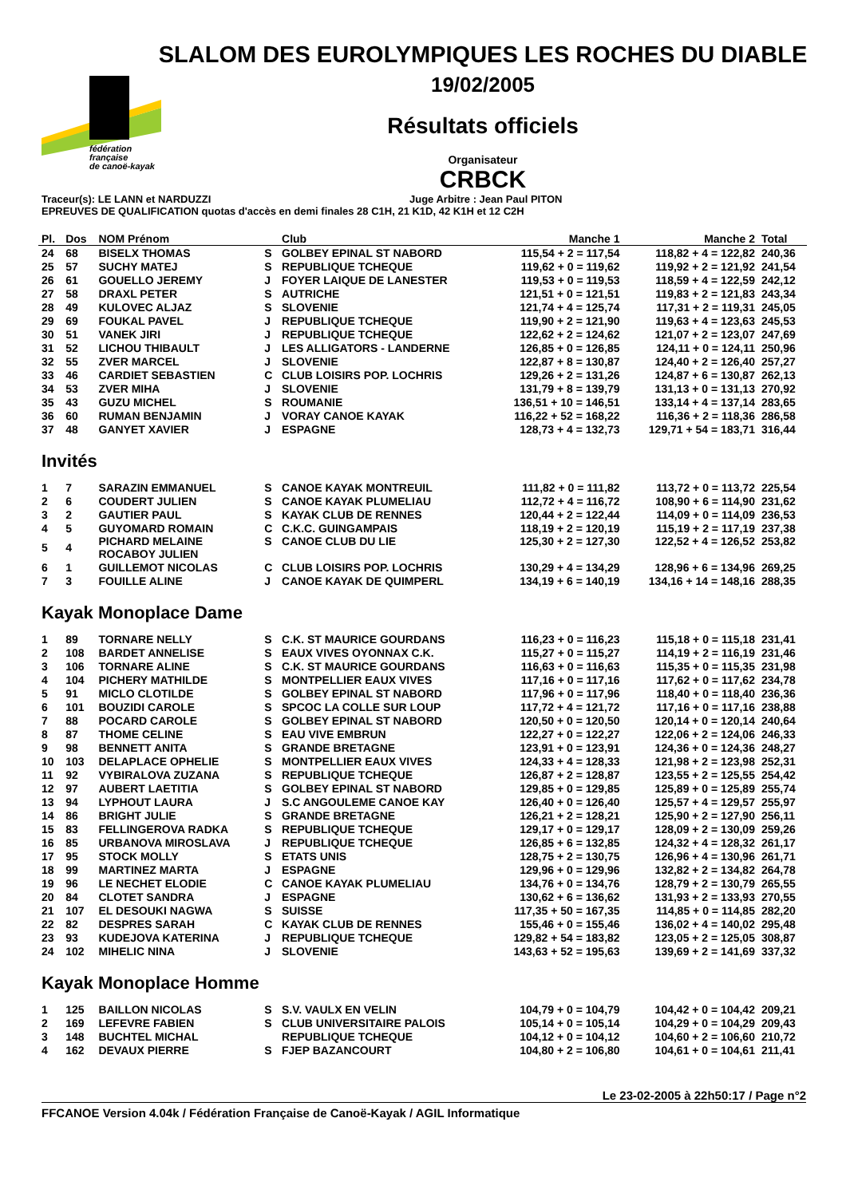fédération
française
de canoë-kayak
SLALOM DES EUROLYMPIQUES LES ROCHES DU DIABLE
19/02/2005
Résultats officiels
Organisateur
CRBCK
Traceur(s): LE LANN et NARDUZZI Juge Arbitre : Jean Paul PITON
EPREUVES DE QUALIFICATION quotas d'accès en demi finales 28 C1H, 21 K1D, 42 K1H et 12 C2H
| Pl. | Dos | NOM Prénom | | Club | Manche 1 | Manche 2 | Total |
| --- | --- | --- | --- | --- | --- | --- | --- |
| 24 | 68 | BISELX THOMAS | S | GOLBEY EPINAL ST NABORD | 115,54 + 2 = 117,54 | 118,82 + 4 = 122,82 | 240,36 |
| 25 | 57 | SUCHY MATEJ | S | REPUBLIQUE TCHEQUE | 119,62 + 0 = 119,62 | 119,92 + 2 = 121,92 | 241,54 |
| 26 | 61 | GOUELLO JEREMY | J | FOYER LAIQUE DE LANESTER | 119,53 + 0 = 119,53 | 118,59 + 4 = 122,59 | 242,12 |
| 27 | 58 | DRAXL PETER | S | AUTRICHE | 121,51 + 0 = 121,51 | 119,83 + 2 = 121,83 | 243,34 |
| 28 | 49 | KULOVEC ALJAZ | S | SLOVENIE | 121,74 + 4 = 125,74 | 117,31 + 2 = 119,31 | 245,05 |
| 29 | 69 | FOUKAL PAVEL | J | REPUBLIQUE TCHEQUE | 119,90 + 2 = 121,90 | 119,63 + 4 = 123,63 | 245,53 |
| 30 | 51 | VANEK JIRI | J | REPUBLIQUE TCHEQUE | 122,62 + 2 = 124,62 | 121,07 + 2 = 123,07 | 247,69 |
| 31 | 52 | LICHOU THIBAULT | J | LES ALLIGATORS - LANDERNE | 126,85 + 0 = 126,85 | 124,11 + 0 = 124,11 | 250,96 |
| 32 | 55 | ZVER MARCEL | J | SLOVENIE | 122,87 + 8 = 130,87 | 124,40 + 2 = 126,40 | 257,27 |
| 33 | 46 | CARDIET SEBASTIEN | C | CLUB LOISIRS POP. LOCHRIS | 129,26 + 2 = 131,26 | 124,87 + 6 = 130,87 | 262,13 |
| 34 | 53 | ZVER MIHA | J | SLOVENIE | 131,79 + 8 = 139,79 | 131,13 + 0 = 131,13 | 270,92 |
| 35 | 43 | GUZU MICHEL | S | ROUMANIE | 136,51 + 10 = 146,51 | 133,14 + 4 = 137,14 | 283,65 |
| 36 | 60 | RUMAN BENJAMIN | J | VORAY CANOE KAYAK | 116,22 + 52 = 168,22 | 116,36 + 2 = 118,36 | 286,58 |
| 37 | 48 | GANYET XAVIER | J | ESPAGNE | 128,73 + 4 = 132,73 | 129,71 + 54 = 183,71 | 316,44 |
| Invités | | | | | | | |
| 1 | 7 | SARAZIN EMMANUEL | S | CANOE KAYAK MONTREUIL | 111,82 + 0 = 111,82 | 113,72 + 0 = 113,72 | 225,54 |
| 2 | 6 | COUDERT JULIEN | S | CANOE KAYAK PLUMELIAU | 112,72 + 4 = 116,72 | 108,90 + 6 = 114,90 | 231,62 |
| 3 | 2 | GAUTIER PAUL | S | KAYAK CLUB DE RENNES | 120,44 + 2 = 122,44 | 114,09 + 0 = 114,09 | 236,53 |
| 4 | 5 | GUYOMARD ROMAIN | C | C.K.C. GUINGAMPAIS | 118,19 + 2 = 120,19 | 115,19 + 2 = 117,19 | 237,38 |
| 5 | 4 | PICHARD MELAINE ROCABOY JULIEN | S | CANOE CLUB DU LIE | 125,30 + 2 = 127,30 | 122,52 + 4 = 126,52 | 253,82 |
| 6 | 1 | GUILLEMOT NICOLAS | C | CLUB LOISIRS POP. LOCHRIS | 130,29 + 4 = 134,29 | 128,96 + 6 = 134,96 | 269,25 |
| 7 | 3 | FOUILLE ALINE | J | CANOE KAYAK DE QUIMPERL | 134,19 + 6 = 140,19 | 134,16 + 14 = 148,16 | 288,35 |
| Kayak Monoplace Dame | | | | | | | |
| 1 | 89 | TORNARE NELLY | S | C.K. ST MAURICE GOURDANS | 116,23 + 0 = 116,23 | 115,18 + 0 = 115,18 | 231,41 |
| 2 | 108 | BARDET ANNELISE | S | EAUX VIVES OYONNAX C.K. | 115,27 + 0 = 115,27 | 114,19 + 2 = 116,19 | 231,46 |
| 3 | 106 | TORNARE ALINE | S | C.K. ST MAURICE GOURDANS | 116,63 + 0 = 116,63 | 115,35 + 0 = 115,35 | 231,98 |
| 4 | 104 | PICHERY MATHILDE | S | MONTPELLIER EAUX VIVES | 117,16 + 0 = 117,16 | 117,62 + 0 = 117,62 | 234,78 |
| 5 | 91 | MICLO CLOTILDE | S | GOLBEY EPINAL ST NABORD | 117,96 + 0 = 117,96 | 118,40 + 0 = 118,40 | 236,36 |
| 6 | 101 | BOUZIDI CAROLE | S | SPCOC LA COLLE SUR LOUP | 117,72 + 4 = 121,72 | 117,16 + 0 = 117,16 | 238,88 |
| 7 | 88 | POCARD CAROLE | S | GOLBEY EPINAL ST NABORD | 120,50 + 0 = 120,50 | 120,14 + 0 = 120,14 | 240,64 |
| 8 | 87 | THOME CELINE | S | EAU VIVE EMBRUN | 122,27 + 0 = 122,27 | 122,06 + 2 = 124,06 | 246,33 |
| 9 | 98 | BENNETT ANITA | S | GRANDE BRETAGNE | 123,91 + 0 = 123,91 | 124,36 + 0 = 124,36 | 248,27 |
| 10 | 103 | DELAPLACE OPHELIE | S | MONTPELLIER EAUX VIVES | 124,33 + 4 = 128,33 | 121,98 + 2 = 123,98 | 252,31 |
| 11 | 92 | VYBIRALOVA ZUZANA | S | REPUBLIQUE TCHEQUE | 126,87 + 2 = 128,87 | 123,55 + 2 = 125,55 | 254,42 |
| 12 | 97 | AUBERT LAETITIA | S | GOLBEY EPINAL ST NABORD | 129,85 + 0 = 129,85 | 125,89 + 0 = 125,89 | 255,74 |
| 13 | 94 | LYPHOUT LAURA | J | S.C ANGOULEME CANOE KAY | 126,40 + 0 = 126,40 | 125,57 + 4 = 129,57 | 255,97 |
| 14 | 86 | BRIGHT JULIE | S | GRANDE BRETAGNE | 126,21 + 2 = 128,21 | 125,90 + 2 = 127,90 | 256,11 |
| 15 | 83 | FELLINGEROVA RADKA | S | REPUBLIQUE TCHEQUE | 129,17 + 0 = 129,17 | 128,09 + 2 = 130,09 | 259,26 |
| 16 | 85 | URBANOVA MIROSLAVA | J | REPUBLIQUE TCHEQUE | 126,85 + 6 = 132,85 | 124,32 + 4 = 128,32 | 261,17 |
| 17 | 95 | STOCK MOLLY | S | ETATS UNIS | 128,75 + 2 = 130,75 | 126,96 + 4 = 130,96 | 261,71 |
| 18 | 99 | MARTINEZ MARTA | J | ESPAGNE | 129,96 + 0 = 129,96 | 132,82 + 2 = 134,82 | 264,78 |
| 19 | 96 | LE NECHET ELODIE | C | CANOE KAYAK PLUMELIAU | 134,76 + 0 = 134,76 | 128,79 + 2 = 130,79 | 265,55 |
| 20 | 84 | CLOTET SANDRA | J | ESPAGNE | 130,62 + 6 = 136,62 | 131,93 + 2 = 133,93 | 270,55 |
| 21 | 107 | EL DESOUKI NAGWA | S | SUISSE | 117,35 + 50 = 167,35 | 114,85 + 0 = 114,85 | 282,20 |
| 22 | 82 | DESPRES SARAH | C | KAYAK CLUB DE RENNES | 155,46 + 0 = 155,46 | 136,02 + 4 = 140,02 | 295,48 |
| 23 | 93 | KUDEJOVA KATERINA | J | REPUBLIQUE TCHEQUE | 129,82 + 54 = 183,82 | 123,05 + 2 = 125,05 | 308,87 |
| 24 | 102 | MIHELIC NINA | J | SLOVENIE | 143,63 + 52 = 195,63 | 139,69 + 2 = 141,69 | 337,32 |
| Kayak Monoplace Homme | | | | | | | |
| 1 | 125 | BAILLON NICOLAS | S | S.V. VAULX EN VELIN | 104,79 + 0 = 104,79 | 104,42 + 0 = 104,42 | 209,21 |
| 2 | 169 | LEFEVRE FABIEN | S | CLUB UNIVERSITAIRE PALOIS | 105,14 + 0 = 105,14 | 104,29 + 0 = 104,29 | 209,43 |
| 3 | 148 | BUCHTEL MICHAL | | REPUBLIQUE TCHEQUE | 104,12 + 0 = 104,12 | 104,60 + 2 = 106,60 | 210,72 |
| 4 | 162 | DEVAUX PIERRE | S | FJEP BAZANCOURT | 104,80 + 2 = 106,80 | 104,61 + 0 = 104,61 | 211,41 |
Le 23-02-2005 à 22h50:17 / Page n°2
FFCANOE Version 4.04k / Fédération Française de Canoë-Kayak / AGIL Informatique